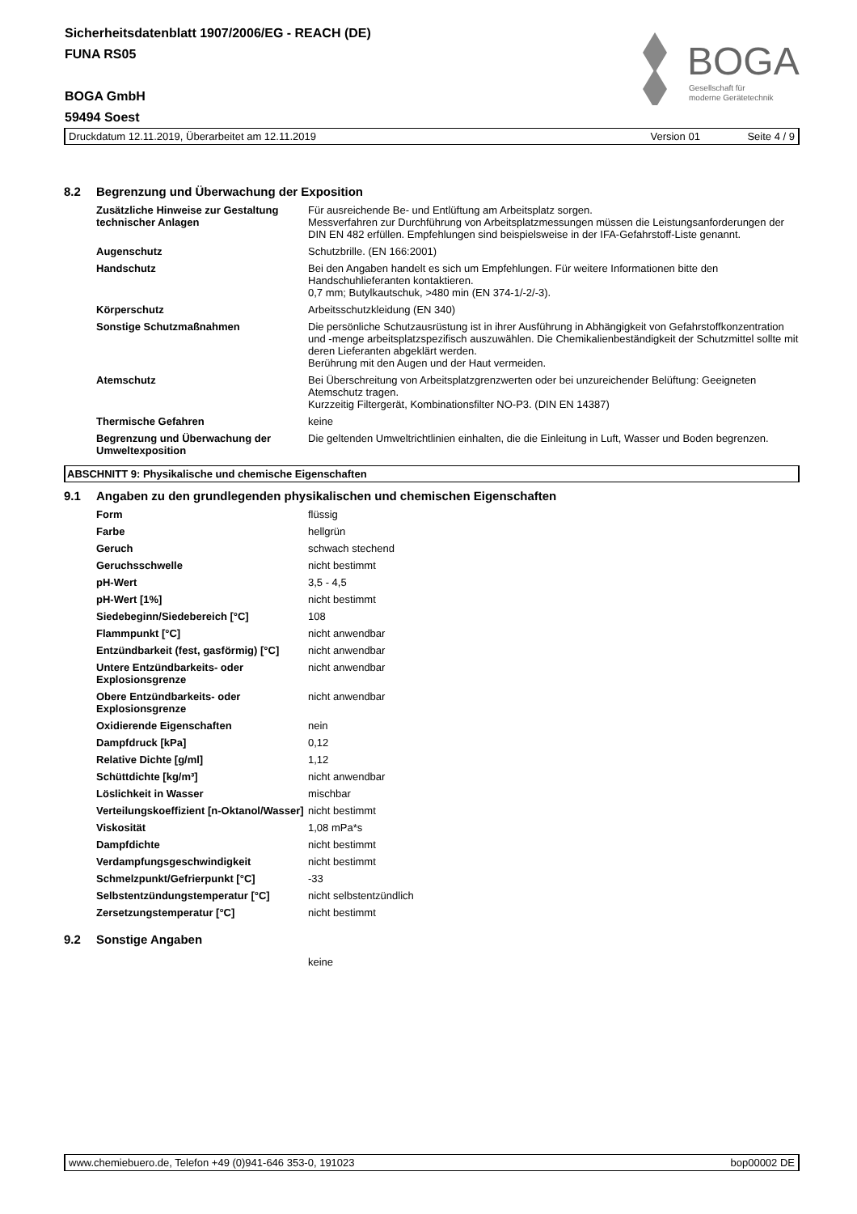Sicherheitsdatenblatt 1907/2006/EG - REACH (DE)
FUNA RS05
BOGA GmbH
59494 Soest
BOGA
Gesellschaft für
moderne Gerätetechnik
Druckdatum 12.11.2019, Überarbeitet am 12.11.2019 Version 01 Seite 4 / 9
8.2 Begrenzung und Überwachung der Exposition
| Zusätzliche Hinweise zur Gestaltung technischer Anlagen | Für ausreichende Be- und Entlüftung am Arbeitsplatz sorgen. Messverfahren zur Durchführung von Arbeitsplatzmessungen müssen die Leistungsanforderungen der DIN EN 482 erfüllen. Empfehlungen sind beispielsweise in der IFA-Gefahrstoff-Liste genannt. |
| Augenschutz | Schutzbrille. (EN 166:2001) |
| Handschutz | Bei den Angaben handelt es sich um Empfehlungen. Für weitere Informationen bitte den Handschuhlieferanten kontaktieren. 0,7 mm; Butylkautschuk, >480 min (EN 374-1/-2/-3). |
| Körperschutz | Arbeitsschutzkleidung (EN 340) |
| Sonstige Schutzmaßnahmen | Die persönliche Schutzausrüstung ist in ihrer Ausführung in Abhängigkeit von Gefahrstoffkonzentration und -menge arbeitsplatzspezifisch auszuwählen. Die Chemikalienbeständigkeit der Schutzmittel sollte mit deren Lieferanten abgeklärt werden. Berührung mit den Augen und der Haut vermeiden. |
| Atemschutz | Bei Überschreitung von Arbeitsplatzgrenzwerten oder bei unzureichender Belüftung: Geeigneten Atemschutz tragen. Kurzzeitig Filtergerät, Kombinationsfilter NO-P3. (DIN EN 14387) |
| Thermische Gefahren | keine |
| Begrenzung und Überwachung der Umweltexposition | Die geltenden Umweltrichtlinien einhalten, die die Einleitung in Luft, Wasser und Boden begrenzen. |
ABSCHNITT 9: Physikalische und chemische Eigenschaften
9.1 Angaben zu den grundlegenden physikalischen und chemischen Eigenschaften
| Form | flüssig |
| Farbe | hellgrün |
| Geruch | schwach stechend |
| Geruchsschwelle | nicht bestimmt |
| pH-Wert | 3,5 - 4,5 |
| pH-Wert [1%] | nicht bestimmt |
| Siedebeginn/Siedebereich [°C] | 108 |
| Flammpunkt [°C] | nicht anwendbar |
| Entzündbarkeit (fest, gasförmig) [°C] | nicht anwendbar |
| Untere Entzündbarkeits- oder Explosionsgrenze | nicht anwendbar |
| Obere Entzündbarkeits- oder Explosionsgrenze | nicht anwendbar |
| Oxidierende Eigenschaften | nein |
| Dampfdruck [kPa] | 0,12 |
| Relative Dichte [g/ml] | 1,12 |
| Schüttdichte [kg/m³] | nicht anwendbar |
| Löslichkeit in Wasser | mischbar |
| Verteilungskoeffizient [n-Oktanol/Wasser] | nicht bestimmt |
| Viskosität | 1,08 mPa*s |
| Dampfdichte | nicht bestimmt |
| Verdampfungsgeschwindigkeit | nicht bestimmt |
| Schmelzpunkt/Gefrierpunkt [°C] | -33 |
| Selbstentzündungstemperatur [°C] | nicht selbstentzündlich |
| Zersetzungstemperatur [°C] | nicht bestimmt |
9.2 Sonstige Angaben
keine
www.chemiebuero.de, Telefon +49 (0)941-646 353-0, 191023 bop00002 DE